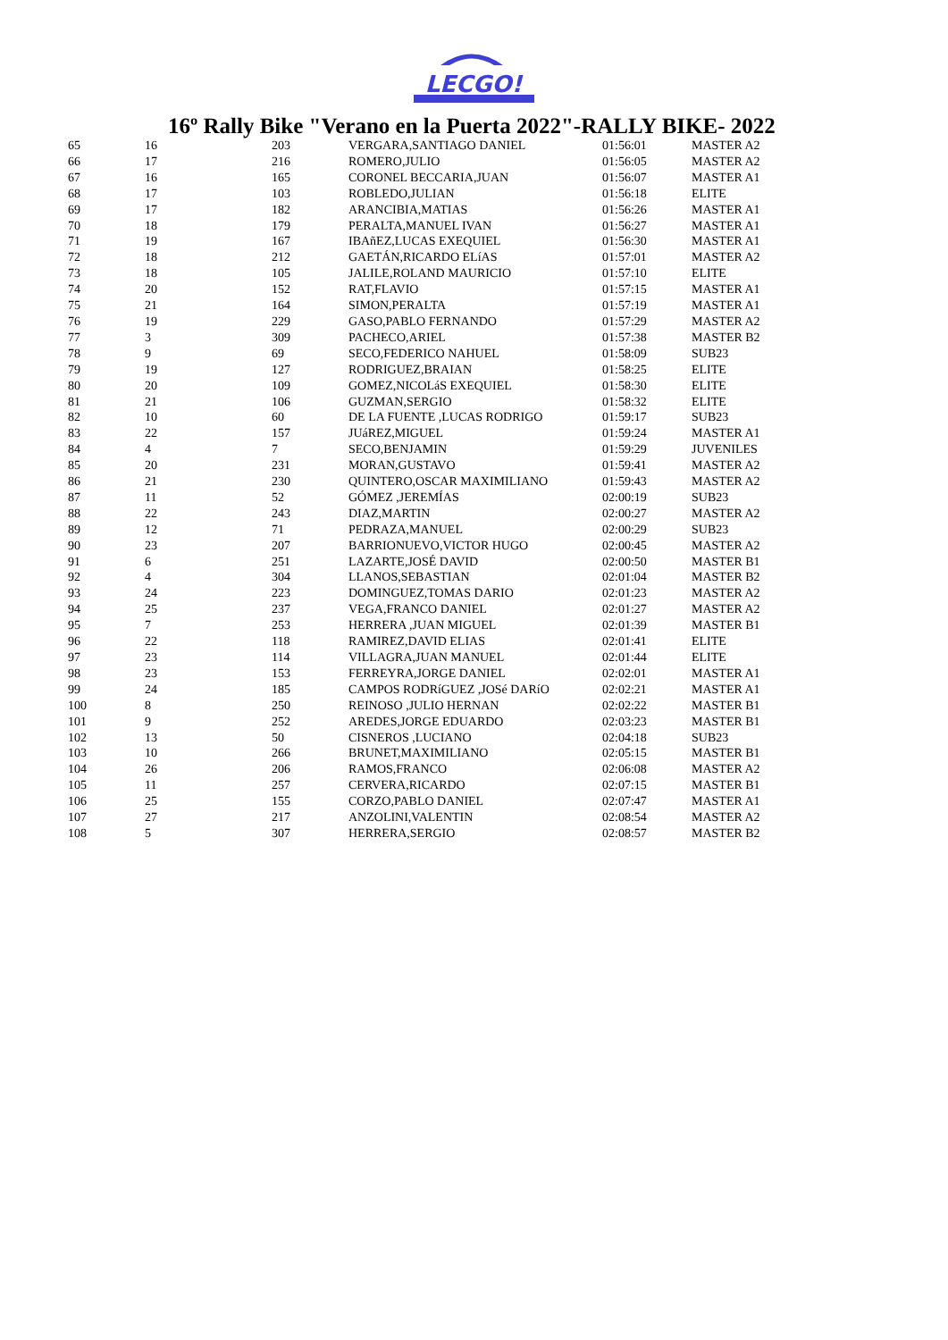LECGO!
16º Rally Bike "Verano en la Puerta 2022"-RALLY BIKE- 2022
| 65 | 16 | 203 | VERGARA,SANTIAGO DANIEL | 01:56:01 | MASTER A2 |
| 66 | 17 | 216 | ROMERO,JULIO | 01:56:05 | MASTER A2 |
| 67 | 16 | 165 | CORONEL BECCARIA,JUAN | 01:56:07 | MASTER A1 |
| 68 | 17 | 103 | ROBLEDO,JULIAN | 01:56:18 | ELITE |
| 69 | 17 | 182 | ARANCIBIA,MATIAS | 01:56:26 | MASTER A1 |
| 70 | 18 | 179 | PERALTA,MANUEL IVAN | 01:56:27 | MASTER A1 |
| 71 | 19 | 167 | IBAñEZ,LUCAS EXEQUIEL | 01:56:30 | MASTER A1 |
| 72 | 18 | 212 | GAETÁN,RICARDO ELíAS | 01:57:01 | MASTER A2 |
| 73 | 18 | 105 | JALILE,ROLAND MAURICIO | 01:57:10 | ELITE |
| 74 | 20 | 152 | RAT,FLAVIO | 01:57:15 | MASTER A1 |
| 75 | 21 | 164 | SIMON,PERALTA | 01:57:19 | MASTER A1 |
| 76 | 19 | 229 | GASO,PABLO FERNANDO | 01:57:29 | MASTER A2 |
| 77 | 3 | 309 | PACHECO,ARIEL | 01:57:38 | MASTER B2 |
| 78 | 9 | 69 | SECO,FEDERICO NAHUEL | 01:58:09 | SUB23 |
| 79 | 19 | 127 | RODRIGUEZ,BRAIAN | 01:58:25 | ELITE |
| 80 | 20 | 109 | GOMEZ,NICOLáS EXEQUIEL | 01:58:30 | ELITE |
| 81 | 21 | 106 | GUZMAN,SERGIO | 01:58:32 | ELITE |
| 82 | 10 | 60 | DE LA FUENTE ,LUCAS RODRIGO | 01:59:17 | SUB23 |
| 83 | 22 | 157 | JUáREZ,MIGUEL | 01:59:24 | MASTER A1 |
| 84 | 4 | 7 | SECO,BENJAMIN | 01:59:29 | JUVENILES |
| 85 | 20 | 231 | MORAN,GUSTAVO | 01:59:41 | MASTER A2 |
| 86 | 21 | 230 | QUINTERO,OSCAR MAXIMILIANO | 01:59:43 | MASTER A2 |
| 87 | 11 | 52 | GÓMEZ ,JEREMÍAS | 02:00:19 | SUB23 |
| 88 | 22 | 243 | DIAZ,MARTIN | 02:00:27 | MASTER A2 |
| 89 | 12 | 71 | PEDRAZA,MANUEL | 02:00:29 | SUB23 |
| 90 | 23 | 207 | BARRIONUEVO,VICTOR HUGO | 02:00:45 | MASTER A2 |
| 91 | 6 | 251 | LAZARTE,JOSÉ DAVID | 02:00:50 | MASTER B1 |
| 92 | 4 | 304 | LLANOS,SEBASTIAN | 02:01:04 | MASTER B2 |
| 93 | 24 | 223 | DOMINGUEZ,TOMAS DARIO | 02:01:23 | MASTER A2 |
| 94 | 25 | 237 | VEGA,FRANCO DANIEL | 02:01:27 | MASTER A2 |
| 95 | 7 | 253 | HERRERA ,JUAN MIGUEL | 02:01:39 | MASTER B1 |
| 96 | 22 | 118 | RAMIREZ,DAVID ELIAS | 02:01:41 | ELITE |
| 97 | 23 | 114 | VILLAGRA,JUAN MANUEL | 02:01:44 | ELITE |
| 98 | 23 | 153 | FERREYRA,JORGE DANIEL | 02:02:01 | MASTER A1 |
| 99 | 24 | 185 | CAMPOS RODRíGUEZ ,JOSé DARíO | 02:02:21 | MASTER A1 |
| 100 | 8 | 250 | REINOSO ,JULIO HERNAN | 02:02:22 | MASTER B1 |
| 101 | 9 | 252 | AREDES,JORGE EDUARDO | 02:03:23 | MASTER B1 |
| 102 | 13 | 50 | CISNEROS ,LUCIANO | 02:04:18 | SUB23 |
| 103 | 10 | 266 | BRUNET,MAXIMILIANO | 02:05:15 | MASTER B1 |
| 104 | 26 | 206 | RAMOS,FRANCO | 02:06:08 | MASTER A2 |
| 105 | 11 | 257 | CERVERA,RICARDO | 02:07:15 | MASTER B1 |
| 106 | 25 | 155 | CORZO,PABLO DANIEL | 02:07:47 | MASTER A1 |
| 107 | 27 | 217 | ANZOLINI,VALENTIN | 02:08:54 | MASTER A2 |
| 108 | 5 | 307 | HERRERA,SERGIO | 02:08:57 | MASTER B2 |